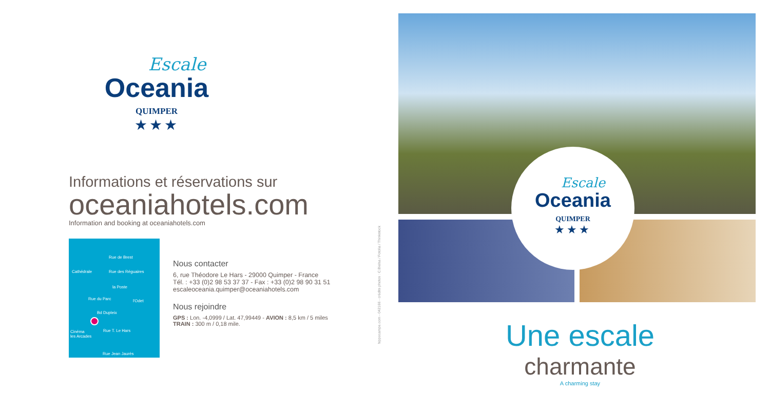Escale
Oceania
QUIMPER
★★★
Informations et réservations sur
oceaniahotels.com
Information and booking at oceaniahotels.com
Rue de Brest
Cathédrale Rue des Réguaires
la Poste
Rue du Parc l'Odet
Bd Dupleix
Rue T. Le Hars Cinéma
les Arcades
Rue Jean Jaurès
Nous contacter
6, rue Théodore Le Hars - 29000 Quimper - France
Tél. : +33 (0)2 98 53 37 37 - Fax : +33 (0)2 98 90 31 51
escaleoceania.quimper@oceaniahotels.com
Nous rejoindre
GPS : Lon. -4,0999 / Lat. 47,99449 - AVION : 8,5 km / 5 miles
TRAIN : 300 m / 0,18 mile.
hippocampe.com - 042166 - crédits photos : C.Bielsa / Fotolia / Thinkstock
Escale
Oceania
QUIMPER
★★★
Une escale
charmante
A charming stay